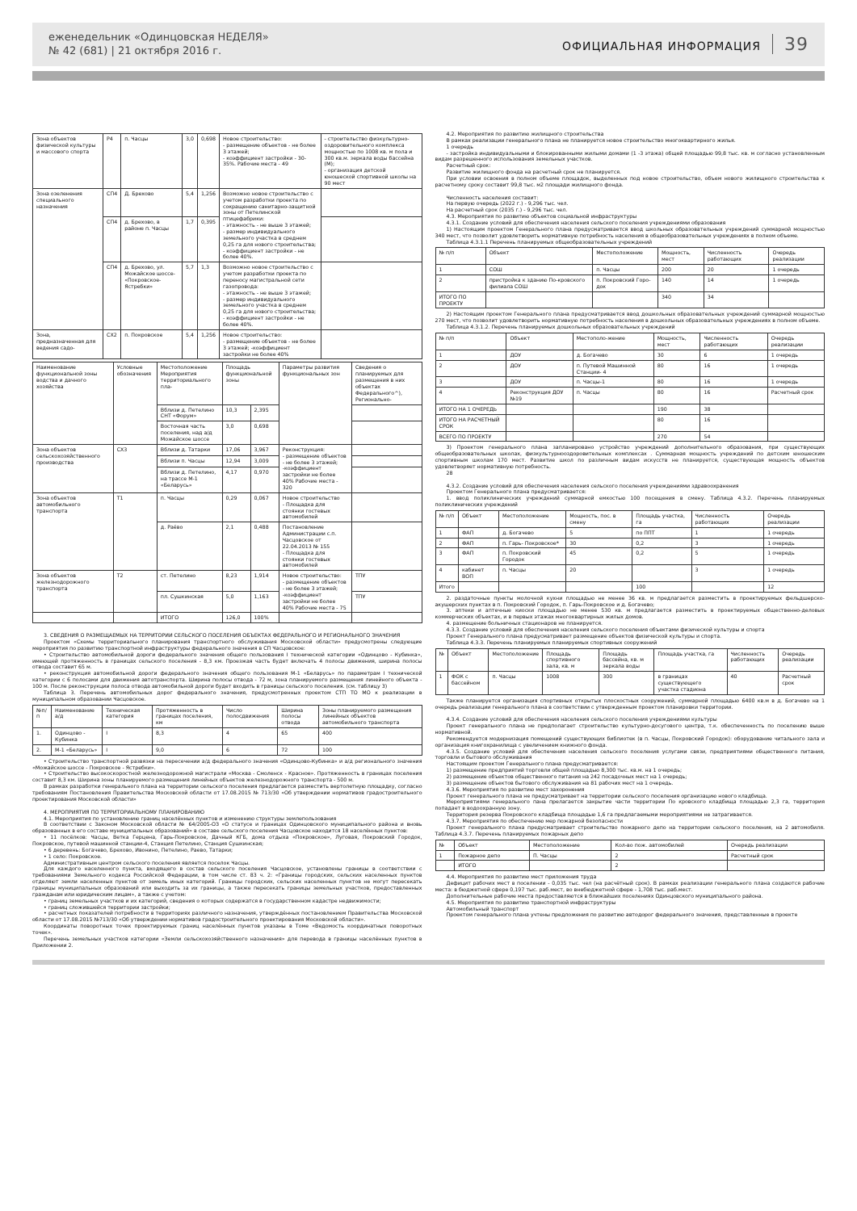еженедельник «Одинцовская НЕДЕЛЯ»
№ 42 (681) | 21 октября 2016 г.
ОФИЦИАЛЬНАЯ ИНФОРМАЦИЯ 39
| Зона объектов физической культуры и массового спорта | Р4 | п. Часцы | 3,0 | 0,698 | Новое строительство: - размещение объектов - не более 3 этажей; - коэффициент застройки - 30-35%. Рабочие места - 49 | - строительство физкультурно-оздоровительного комплекса мощностью по 1008 кв. м пола и 300 кв.м. зеркала воды бассейна (М); - организация детской юношеской спортивной школы на 90 мест |
| Зона озеленения специального назначения | СП4 | Д. Брехово | 5,4 | 1,256 | Возможно новое строительство с учетом разработки проекта по сокращению санитарно-защитной зоны от Петелинской птицефабрики: - этажность - не выше 3 этажей; - размер индивидуального земельного участка в среднем 0,25 га для нового строительства; - коэффициент застройки - не более 40%. | |
| | СП4 | д. Брехово, в районе п. Часцы | 1,7 | 0,395 | | |
| | СП4 | д. Брехово, ул. Можайское шоссе- «Покровское-Ястребки» | 5,7 | 1,3 | Возможно новое строительство с учетом разработки проекта по переносу магистральной сети газопровода: - этажность - не выше 3 этажей; - размер индивидуального земельного участка в среднем 0,25 га для нового строительства; - коэффициент застройки - не более 40%. | |
| Зона, предназначенная для ведения садо- | СХ2 | п. Покровское | 5,4 | 1,256 | Новое строительство: - размещение объектов - не более 3 этажей; -коэффициент застройки не более 40% | |
| Наименование функциональной зоны водства и дачного хозяйства | Условные обозначения | Местоположение Мероприятия территориального пла- | Площадь функциональной зоны | | Параметры развития функциональных зон | Сведения о планируемых для размещения в них объектах Федерального^), Регионально- |
| | | Вблизи д. Петелино СНТ «Форум» | 10,3 | 2,395 | | |
| | | Восточная часть поселения, над а/д Можайское шоссе | 3,0 | 0,698 | | |
| Зона объектов сельскохозяйственного производства | СХ3 | Вблизи д. Татарки | 17,06 | 3,967 | Реконструкция: - размещение объектов - не более 3 этажей; -коэффициент застройки не более 40% Рабочие места - 320 | |
| | | Вблизи п. Часцы | 12,94 | 3,009 | | |
| | | Вблизи д. Петелино, на трассе М-1 «Беларусь» | 4,17 | 0,970 | | |
| Зона объектов автомобильного транспорта | Т1 | п. Часцы | 0,29 | 0,067 | Новое строительство - Площадка для стоянки гостевых автомобилей | |
| | | д. Раёво | 2,1 | 0,488 | Постановление Администрации с.п. Часцовское от 22.04.2013 № 155 - Площадка для стоянки гостевых автомобилей | |
| Зона объектов железнодорожного транспорта | Т2 | ст. Петелино | 8,23 | 1,914 | Новое строительство: - размещение объектов - не более 3 этажей; -коэффициент застройки не более 40% Рабочие места - 75 | ТПУ |
| | | пл. Сушкинская | 5,0 | 1,163 | | ТПУ |
| | | ИТОГО | 126,0 | 100% | | |
3. СВЕДЕНИЯ О РАЗМЕЩАЕМЫХ НА ТЕРРИТОРИИ СЕЛЬСКОГО ПОСЕЛЕНИЯ ОБЪЕКТАХ ФЕДЕРАЛЬНОГО И РЕГИОНАЛЬНОГО ЗНАЧЕНИЯ
Проектом «Схемы территориального планирования транспортного обслуживания Московской области» предусмотрены следующие мероприятия по развитию транспортной инфраструктуры федерального значения в СП Часцовское:
• Строительство автомобильной дороги федерального значения общего пользования I технической категории «Одинцово - Кубинка», имеющей протяженность в границах сельского поселения - 8,3 км. Проезжая часть будет включать 4 полосы движения, ширина полосы отвода составит 65 м.
• реконструкция автомобильной дороги федерального значения общего пользования М-1 «Беларусь» по параметрам I технической категории с 6 полосами для движения автотранспорта. Ширина полосы отвода - 72 м, зона планируемого размещения линейного объекта - 100 м. После реконструкции полоса отвода автомобильной дороги будет входить в границы сельского поселения. (см. таблицу 3)
Таблица 3. Перечень автомобильных дорог федерального значения, предусмотренных проектом СТП ТО МО к реализации в муниципальном образовании Часцовское.
| №п/п | Наименование а/д | Техническая категория | Протяженность в границах поселения, км | Число полосдвижения | Ширина полосы отвода | Зоны планируемого размещения линейных объектов автомобильного транспорта |
| 1. | Одинцово - Кубинка | I | 8,3 | 4 | 65 | 400 |
| 2. | М-1 «Беларусь» | I | 9,0 | 6 | 72 | 100 |
• Строительство транспортной развязки на пересечении а/д федерального значения «Одинцово-Кубинка» и а/д регионального значения «Можайское шоссе - Покровское - Ястребки».
• Строительство высокоскоростной железнодорожной магистрали «Москва - Смоленск - Красное». Протяженность в границах поселения составит 8,3 км. Ширина зоны планируемого размещения линейных объектов железнодорожного транспорта - 500 м.
В рамках разработки генерального плана на территории сельского поселения предлагается разместить вертолетную площадку, согласно требованиям Постановления Правительства Московской области от 17.08.2015 № 713/30 «Об утверждении нормативов градостроительного проектирования Московской области»
4. МЕРОПРИЯТИЯ ПО ТЕРРИТОРИАЛЬНОМУ ПЛАНИРОВАНИЮ
4.1. Мероприятия по установлению границ населённых пунктов и изменению структуры землепользования
В соответствии с Законом Московской области № 64/2005-ОЗ «О статусе и границах Одинцовского муниципального района и вновь образованных в его составе муниципальных образований» в составе сельского поселения Часцовское находится 18 населённых пунктов:
• 11 посёлков: Часцы, Ветка Герцена, Гарь-Покровское, Дачный КГБ, дома отдыха «Покровское», Луговая, Покровский Городок, Покровское, путевой машинной станции-4, Станция Петелино, Станция Сушкинская;
• 6 деревень: Богачево, Брехово, Ивонино, Петелино, Раево, Татарки;
• 1 село: Покровское.
Административным центром сельского поселения является поселок Часцы.
Для каждого населенного пункта, входящего в состав сельского поселения Часцовское, установлены границы в соответствии с требованиями Земельного кодекса Российской Федерации, в том числе ст. 83 ч. 2: «Границы городских, сельских населенных пунктов отделяют земли населенных пунктов от земель иных категорий. Границы городских, сельских населенных пунктов не могут пересекать границы муниципальных образований или выходить за их границы, а также пересекать границы земельных участков, предоставленных гражданам или юридическим лицам», а также с учетом:
• границ земельных участков и их категорий, сведения о которых содержатся в государственном кадастре недвижимости;
• границ сложившейся территории застройки;
• расчетных показателей потребности в территориях различного назначения, утверждённых постановлением Правительства Московской области от 17.08.2015 №713/30 «Об утверждении нормативов градостроительного проектирования Московской области».
Координаты поворотных точек проектируемых границ населённых пунктов указаны в Томе «Ведомость координатных поворотных точек».
Перечень земельных участков категории «Земли сельскохозяйственного назначения» для перевода в границы населённых пунктов в Приложении 2.
4.2. Мероприятия по развитию жилищного строительства
В рамках реализации генерального плана не планируется новое строительство многоквартирного жилья.
1 очередь
- застройка индивидуальными и блокированными жилыми домами (1 -3 этажа) общей площадью 99,8 тыс. кв. м согласно установленным видам разрешенного использования земельных участков.
Расчетный срок:
Развитие жилищного фонда на расчетный срок не планируется.
При условии освоения в полном объеме площадок, выделенных под новое строительство, объем нового жилищного строительства к расчетному сроку составит 99,8 тыс. м2 площади жилищного фонда.
Численность населения составит:
На первую очередь (2022 г.) - 9,296 тыс. чел.
На расчетный срок (2035 г.) - 9,296 тыс. чел.
4.3. Мероприятия по развитию объектов социальной инфраструктуры
4.3.1. Создание условий для обеспечения населения сельского поселения учреждениями образования
1) Настоящим проектом Генерального плана предусматривается ввод школьных образовательных учреждений суммарной мощностью 340 мест, что позволит удовлетворить нормативную потребность населения в общеобразовательных учреждениях в полном объеме.
Таблица 4.3.1.1 Перечень планируемых общеобразовательных учреждений
| № п/п | Объект | Местоположение | Мощность, мест | Численность работающих | Очередь реализации |
| 1 | СОШ | п. Часцы | 200 | 20 | 1 очередь |
| 2 | пристройка к зданию По-кровского филиала СОШ | п. Покровский Горо-док | 140 | 14 | 1 очередь |
| ИТОГО ПО ПРОЕКТУ | | | 340 | 34 | |
2) Настоящим проектом Генерального плана предусматривается ввод дошкольных образовательных учреждений суммарной мощностью 270 мест, что позволит удовлетворить нормативную потребность населения в дошкольных образовательных учреждениях в полном объеме.
Таблица 4.3.1.2. Перечень планируемых дошкольных образовательных учреждений
| № п/п | Объект | Местополо-жение | Мощность, мест | Численность работающих | Очередь реализации |
| 1 | ДОУ | д. Богачево | 30 | 6 | 1 очередь |
| 2 | ДОУ | п. Путевой Машинной Станции- 4 | 80 | 16 | 1 очередь |
| 3 | ДОУ | п. Часцы-1 | 80 | 16 | 1 очередь |
| 4 | Реконструкция ДОУ №19 | п. Часцы | 80 | 16 | Расчетный срок |
| ИТОГО НА 1 ОЧЕРЕДЬ | | | 190 | 38 | |
| ИТОГО НА РАСЧЕТНЫЙ СРОК | | | 80 | 16 | |
| ВСЕГО ПО ПРОЕКТУ | | | 270 | 54 | |
3) Проектом генерального плана запланировано устройство учреждений дополнительного образования, при существующих общеобразовательных школах, физкультурнооздоровительных комплексах . Суммарная мощность учреждений по детским юношеским спортивным школам 170 мест. Развитие школ по различным видам искусств не планируется, существующая мощность объектов удовлетворяет нормативную потребность.
28
4.3.2. Создание условий для обеспечения населения сельского поселения учреждениями здравоохранения
Проектом Генерального плана предусматривается:
1. ввод поликлинических учреждений суммарной емкостью 100 посещения в смену. Таблица 4.3.2. Перечень планируемых поликлинических учреждений
| № п/п | Объект | Местоположение | Мощность, пос. в смену | Площадь участка, га | Численность работающих | Очередь реализации |
| 1 | ФАП | д. Богачево | 5 | по ППТ | 1 | 1 очередь |
| 2 | ФАП | п. Гарь- Покровское* | 30 | 0,2 | 3 | 1 очередь |
| 3 | ФАП | п. Покровский Городок | 45 | 0,2 | 5 | 1 очередь |
| 4 | кабинет ВОП | п. Часцы | 20 | | 3 | 1 очередь |
| Итого | | | | 100 | | 12 |
2. раздаточные пункты молочной кухни площадью не менее 36 кв. м предлагается разместить в проектируемых фельдшерско-акушерских пунктах в п. Покровский Городок, п. Гарь-Покровское и д. Богачево;
3. аптеки и аптечные киоски площадью не менее 530 кв. м предлагается разместить в проектируемых общественно-деловых коммерческих объектах, и в первых этажах многоквартирных жилых домов.
4. размещение больничных стационаров не планируется.
4.3.3. Создание условий для обеспечения населения сельского поселения объектами физической культуры и спорта
Проект Генерального плана предусматривает размещение объектов физической культуры и спорта.
Таблица 4.3.3. Перечень планируемых планируемых спортивных сооружений
| № | Объект | Местоположение | Площадь спортивного зала, кв. м | Площадь бассейна, кв. м зеркала воды | Площадь участка, га | Численность работающих | Очередь реализации |
| 1 | ФОК с бассейном | п. Часцы | 1008 | 300 | в границах существующего участка стадиона | 40 | Расчетный срок |
Также планируется организация спортивных открытых плоскостных сооружений, суммарной площадью 6400 кв.м в д. Богачево на 1 очередь реализации генерального плана в соответствии с утвержденным проектом планировки территории.
4.3.4. Создание условий для обеспечения населения сельского поселения учреждениями культуры
Проект генерального плана не предполагает строительство культурно-досугового центра, т.к. обеспеченность по поселению выше нормативной.
Рекомендуется модернизация помещений существующих библиотек (в п. Часцы, Покровский Городок): оборудование читального зала и организация книгохранилища с увеличением книжного фонда.
4.3.5. Создание условий для обеспечения населения сельского поселения услугами связи, предприятиями общественного питания, торговли и бытового обслуживания
Настоящим проектом Генерального плана предусматривается:
1) размещение предприятий торговли общей площадью 8,300 тыс. кв.м. на 1 очередь;
2) размещение объектов общественного питания на 242 посадочных мест на 1 очередь;
3) размещение объектов бытового обслуживания на 81 рабочих мест на 1 очередь.
4.3.6. Мероприятия по развитию мест захоронения
Проект генерального плана не предусматривает на территории сельского поселения организацию нового кладбища.
Мероприятиями генерального пана прелагается закрытие части территории По кровского кладбища площадью 2,3 га, территория попадает в водоохранную зону.
Территория резерва Покровского кладбища площадью 1,6 га предлагаемыми мероприятиями не затрагивается.
4.3.7. Мероприятия по обеспечению мер пожарной безопасности
Проект генерального плана предусматривает строительство пожарного депо на территории сельского поселения, на 2 автомобиля. Таблица 4.3.7. Перечень планируемых пожарных депо
| № | Объект | Местоположение | Кол-во пож. автомобилей | Очередь реализации |
| 1 | Пожарное депо | П. Часцы | 2 | Расчетный срок |
| | ИТОГО | | 2 | |
4.4. Мероприятия по развитию мест приложения труда
Дефицит рабочих мест в поселении - 0,035 тыс. чел (на расчётный срок). В рамках реализации генерального плана создаются рабочие места: в бюджетной сфере 0,197 тыс. раб.мест, во внебюджетной сфере - 1,708 тыс. раб.мест.
Дополнительные рабочие места предоставляются в ближайших поселениях Одинцовского муниципального района.
4.5. Мероприятия по развитию транспортной инфраструктуры
Автомобильный транспорт
Проектом генерального плана учтены предложения по развитию автодорог федерального значения, представленные в проекте